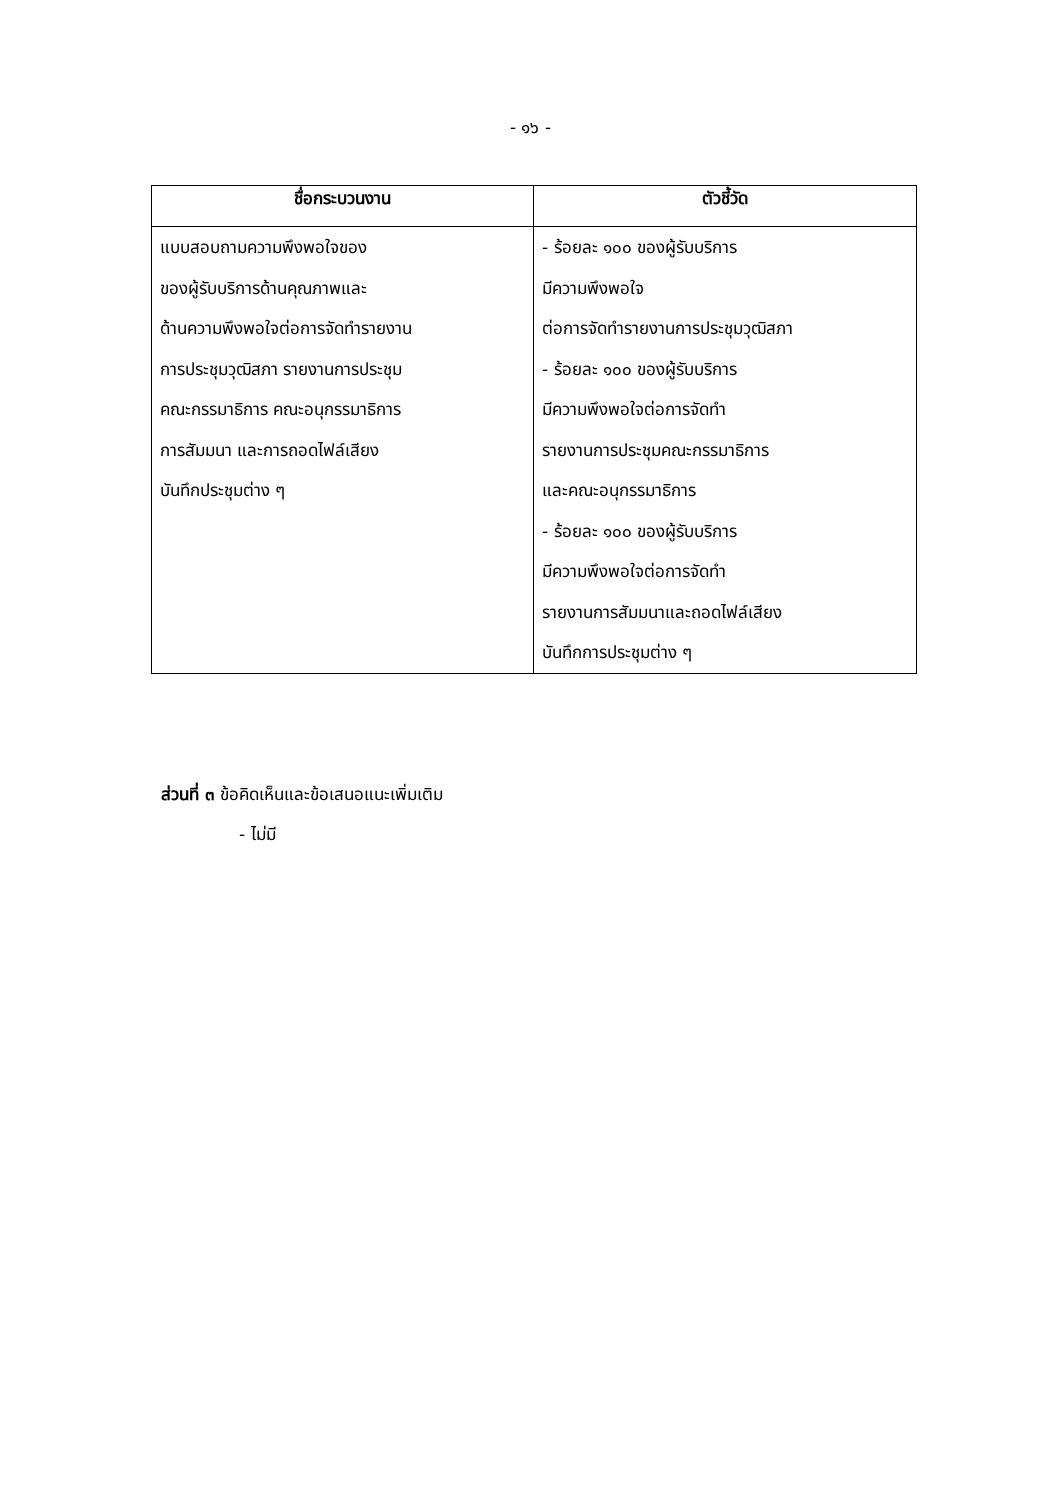- ๑๖ -
| ชื่อกระบวนงาน | ตัวชี้วัด |
| --- | --- |
| แบบสอบถามความพึงพอใจของ ของผู้รับบริการด้านคุณภาพและ ด้านความพึงพอใจต่อการจัดทำรายงาน การประชุมวุฒิสภา รายงานการประชุม คณะกรรมาธิการ คณะอนุกรรมาธิการ การสัมมนา และการถอดไฟล์เสียง บันทึกประชุมต่าง ๆ | - ร้อยละ ๑๐๐ ของผู้รับบริการ มีความพึงพอใจ ต่อการจัดทำรายงานการประชุมวุฒิสภา - ร้อยละ ๑๐๐ ของผู้รับบริการ มีความพึงพอใจต่อการจัดทำ รายงานการประชุมคณะกรรมาธิการ และคณะอนุกรรมาธิการ - ร้อยละ ๑๐๐ ของผู้รับบริการ มีความพึงพอใจต่อการจัดทำ รายงานการสัมมนาและถอดไฟล์เสียง บันทึกการประชุมต่าง ๆ |
ส่วนที่ ๓ ข้อคิดเห็นและข้อเสนอแนะเพิ่มเติม
- ไม่มี